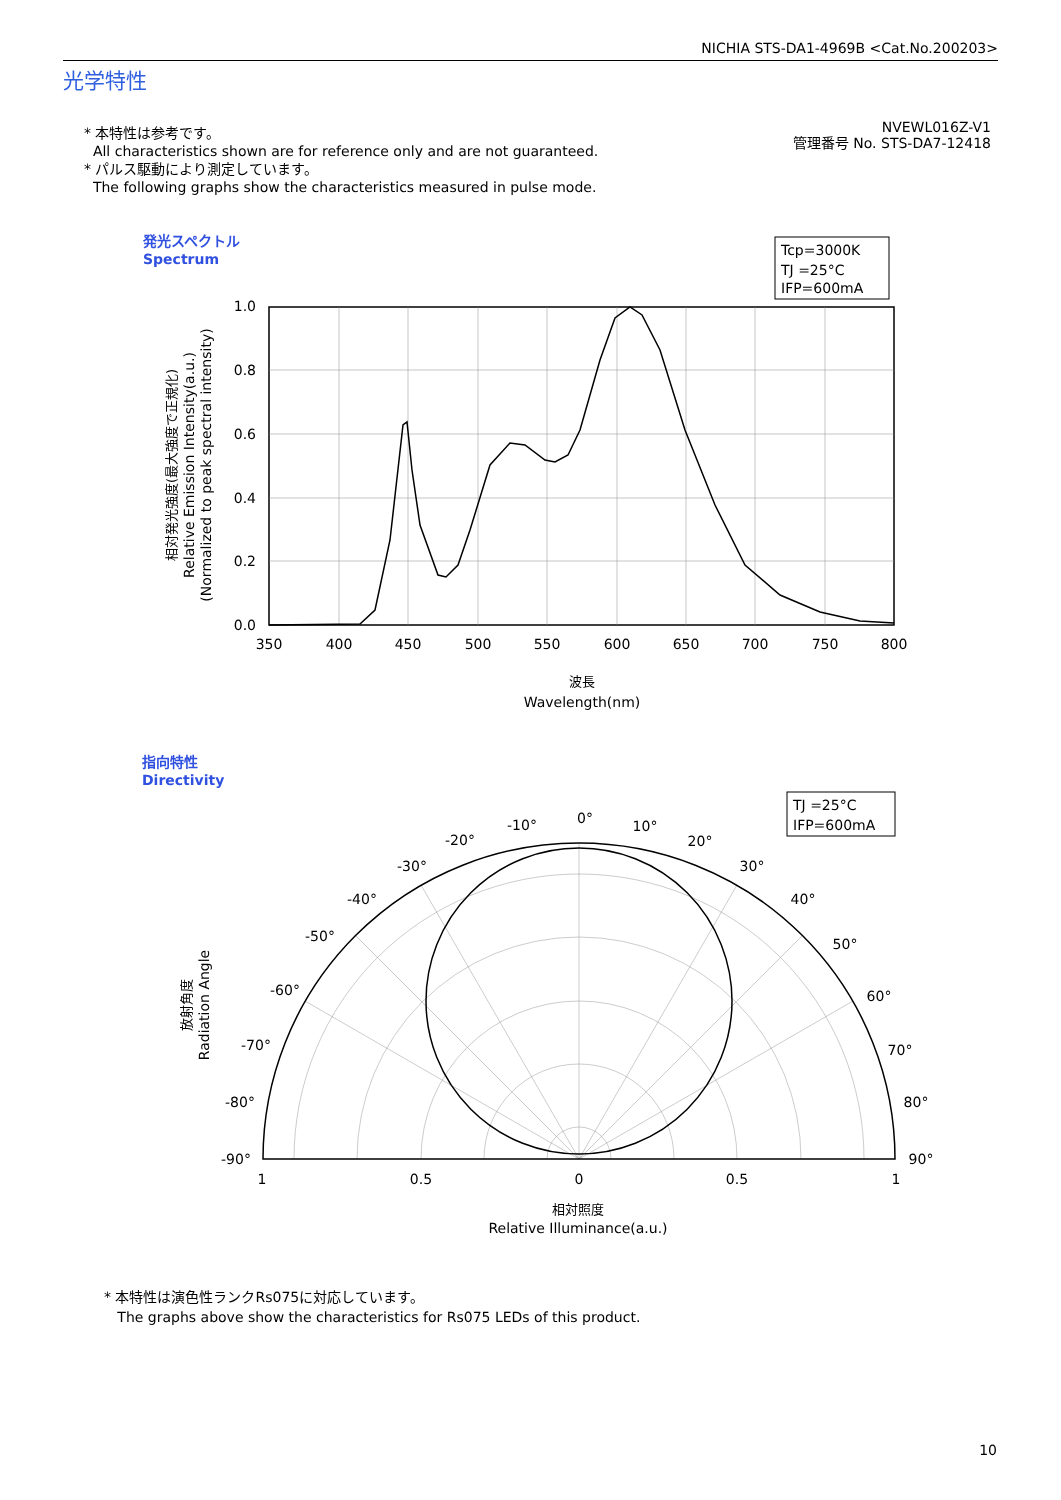NICHIA STS-DA1-4969B <Cat.No.200203>
光学特性
* 本特性は参考です。
All characteristics shown are for reference only and are not guaranteed.
* パルス駆動により測定しています。
The following graphs show the characteristics measured in pulse mode.
NVEWL016Z-V1
管理番号 No. STS-DA7-12418
発光スペクトル
Spectrum
指向特性
Directivity
Tcp=3000K
TJ =25°C
IFP=600mA
1.0
0.8
0.6
0.4
0.2
0.0
350
400
450
500
550
600
650
700
750
800
波長
Wavelength(nm)
相対発光強度(最大強度で正規化)
Relative Emission Intensity(a.u.)
(Normalized to peak spectral intensity)
放射角度
Radiation Angle
TJ =25°C
IFP=600mA
0°
-10°
10°
-20°
20°
-30°
30°
-40°
40°
-50°
50°
-60°
60°
-70°
70°
-80°
80°
-90°
90°
1
0.5
0
0.5
1
相対照度
Relative Illuminance(a.u.)
* 本特性は演色性ランクRs075に対応しています。
The graphs above show the characteristics for Rs075 LEDs of this product.
10